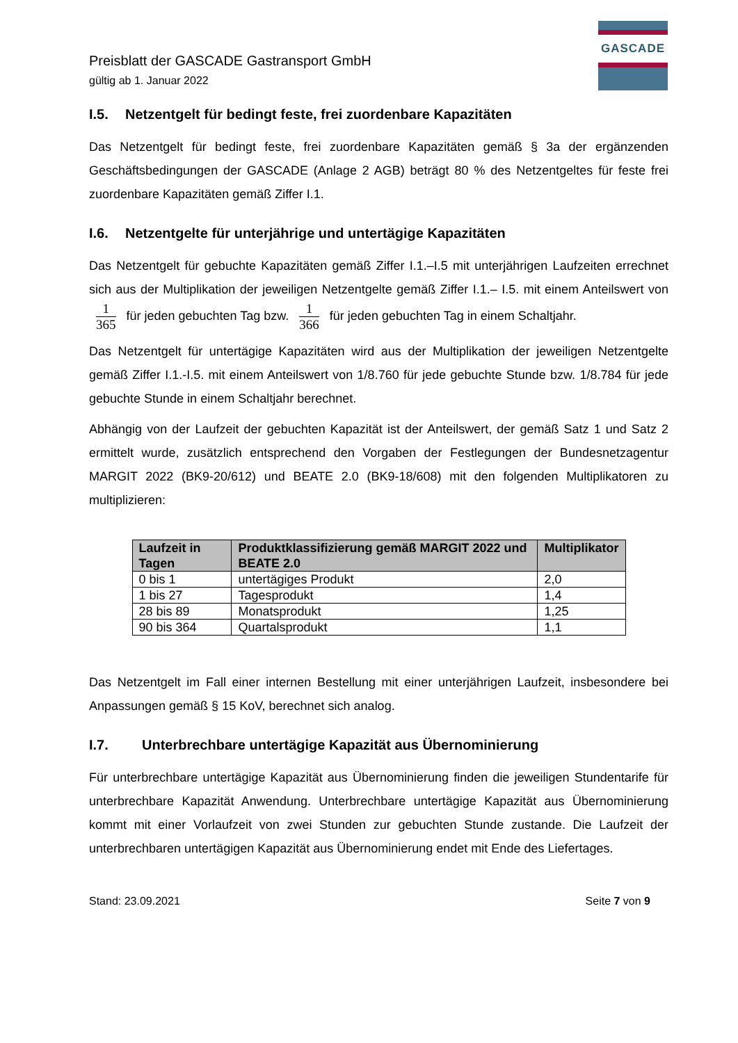GASCADE
Preisblatt der GASCADE Gastransport GmbH
gültig ab 1. Januar 2022
I.5. Netzentgelt für bedingt feste, frei zuordenbare Kapazitäten
Das Netzentgelt für bedingt feste, frei zuordenbare Kapazitäten gemäß § 3a der ergänzenden Geschäftsbedingungen der GASCADE (Anlage 2 AGB) beträgt 80 % des Netzentgeltes für feste frei zuordenbare Kapazitäten gemäß Ziffer I.1.
I.6. Netzentgelte für unterjährige und untertägige Kapazitäten
Das Netzentgelt für gebuchte Kapazitäten gemäß Ziffer I.1.–I.5 mit unterjährigen Laufzeiten errechnet sich aus der Multiplikation der jeweiligen Netzentgelte gemäß Ziffer I.1.– I.5. mit einem Anteilswert von 1 365 für jeden gebuchten Tag bzw. 1 366 für jeden gebuchten Tag in einem Schaltjahr.
Das Netzentgelt für untertägige Kapazitäten wird aus der Multiplikation der jeweiligen Netzentgelte gemäß Ziffer I.1.-I.5. mit einem Anteilswert von 1/8.760 für jede gebuchte Stunde bzw. 1/8.784 für jede gebuchte Stunde in einem Schaltjahr berechnet.
Abhängig von der Laufzeit der gebuchten Kapazität ist der Anteilswert, der gemäß Satz 1 und Satz 2 ermittelt wurde, zusätzlich entsprechend den Vorgaben der Festlegungen der Bundesnetzagentur MARGIT 2022 (BK9-20/612) und BEATE 2.0 (BK9-18/608) mit den folgenden Multiplikatoren zu multiplizieren:
| Laufzeit in Tagen | Produktklassifizierung gemäß MARGIT 2022 und BEATE 2.0 | Multiplikator |
| --- | --- | --- |
| 0 bis 1 | untertägiges Produkt | 2,0 |
| 1 bis 27 | Tagesprodukt | 1,4 |
| 28 bis 89 | Monatsprodukt | 1,25 |
| 90 bis 364 | Quartalsprodukt | 1,1 |
Das Netzentgelt im Fall einer internen Bestellung mit einer unterjährigen Laufzeit, insbesondere bei Anpassungen gemäß § 15 KoV, berechnet sich analog.
I.7. Unterbrechbare untertägige Kapazität aus Übernominierung
Für unterbrechbare untertägige Kapazität aus Übernominierung finden die jeweiligen Stundentarife für unterbrechbare Kapazität Anwendung. Unterbrechbare untertägige Kapazität aus Übernominierung kommt mit einer Vorlaufzeit von zwei Stunden zur gebuchten Stunde zustande. Die Laufzeit der unterbrechbaren untertägigen Kapazität aus Übernominierung endet mit Ende des Liefertages.
Stand: 23.09.2021 Seite 7 von 9